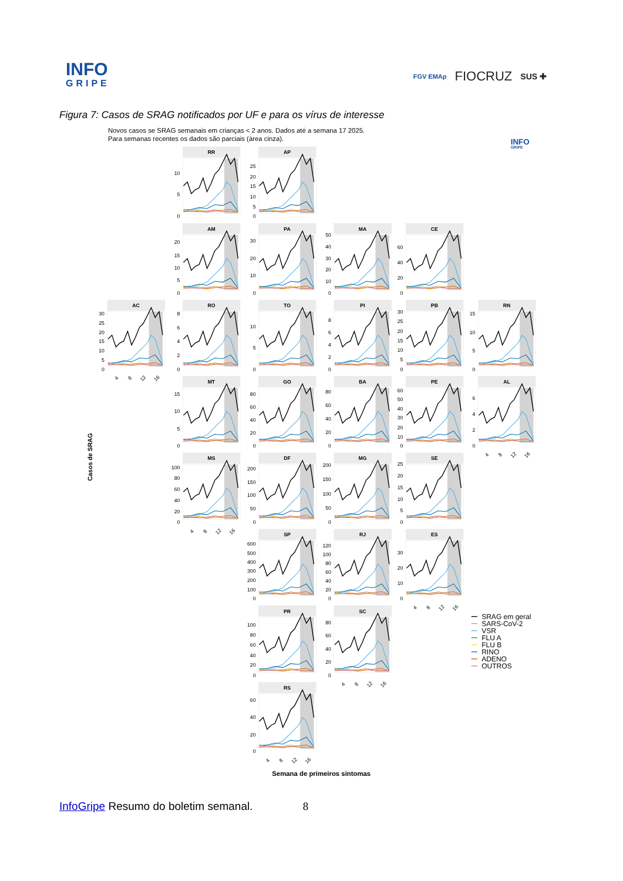INFO
GRIPE
FGV EMAp FIOCRUZ SUS ✚
Figura 7: Casos de SRAG notificados por UF e para os vírus de interesse
Novos casos se SRAG semanais em crianças < 2 anos. Dados até a semana 17 2025.
Para semanas recentes os dados são parciais (área cinza).
INFO
GRIPE
Casos de SRAG
RR
AP
AM
PA
MA
CE
AC
RO
TO
PI
PB
RN
MT
GO
BA
PE
AL
MS
DF
MG
SE
SP
RJ
ES
PR
SC
RS
10
5
0
25
20
15
10
5
0
20
15
10
5
0
30
20
10
0
50
40
30
20
10
0
60
40
20
0
30
25
20
15
10
5
0
8
6
4
2
0
10
5
0
8
6
4
2
0
30
25
20
15
10
5
0
15
10
5
0
15
10
5
0
80
60
40
20
0
80
60
40
20
0
60
50
40
30
20
10
0
6
4
2
0
100
80
60
40
20
0
200
150
100
50
0
200
150
100
50
0
25
20
15
10
5
0
600
500
400
300
200
100
0
120
100
80
60
40
20
0
30
20
10
0
100
80
60
40
20
0
80
60
40
20
0
60
40
20
0
4
8
12
16
4
8
12
16
4
8
12
16
4
8
12
16
4
8
12
16
4
8
12
16
SRAG em geral
SARS-CoV-2
VSR
FLU A
FLU B
RINO
ADENO
OUTROS
Semana de primeiros sintomas
InfoGripe Resumo do boletim semanal. 8